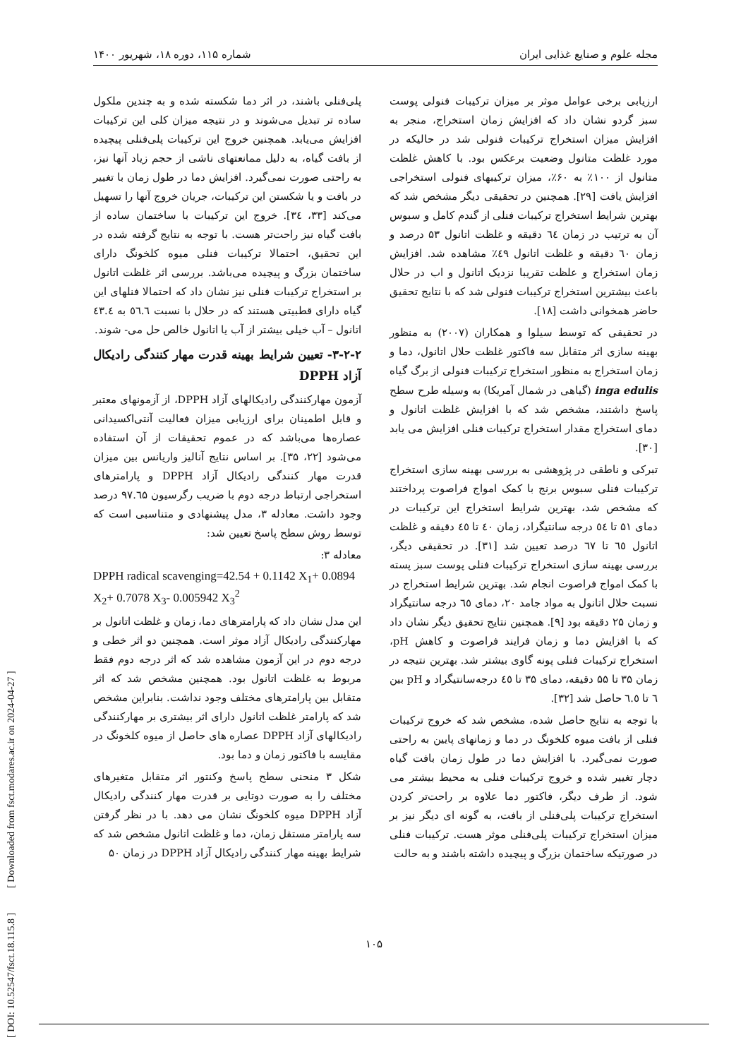مجله علوم و صنایع غذایی ایران شماره ۱۱۵، دوره ۱۸، شهریور ۱۴۰۰
ارزیابی برخی عوامل موثر بر میزان ترکیبات فنولی پوست سبز گردو نشان داد که افزایش زمان استخراج، منجر به افزایش میزان استخراج ترکیبات فنولی شد در حالیکه در مورد غلظت متانول وضعیت برعکس بود. با کاهش غلظت متانول از ۱۰۰٪ به ۶۰٪، میزان ترکیبهای فنولی استخراجی افزایش یافت [۲۹]. همچنین در تحقیقی دیگر مشخص شد که بهترین شرایط استخراج ترکیبات فنلی از گندم کامل و سبوس آن به ترتیب در زمان ٦٤ دقیقه و غلظت اتانول ۵۳ درصد و زمان ٦٠ دقیقه و غلظت اتانول ٤٩٪ مشاهده شد. افزایش زمان استخراج و علظت تقریبا نزدیک اتانول و اب در حلال باعث بیشترین استخراج ترکیبات فنولی شد که با نتایج تحقیق حاضر همخوانی داشت [۱۸].
در تحقیقی که توسط سیلوا و همکاران (۲۰۰۷) به منظور بهینه سازی اثر متقابل سه فاکتور غلظت حلال اتانول، دما و زمان استخراج به منظور استخراج ترکیبات فنولی از برگ گیاه inga edulis (گیاهی در شمال آمریکا) به وسیله طرح سطح پاسخ داشتند، مشخص شد که با افزایش غلظت اتانول و دمای استخراج مقدار استخراج ترکیبات فنلی افزایش می یابد [۳۰].
تبرکی و ناطقی در پژوهشی به بررسی بهینه سازی استخراج ترکیبات فنلی سبوس برنج با کمک امواج فراصوت پرداختند که مشخص شد، بهترین شرایط استخراج این ترکیبات در دمای ۵۱ تا ٥٤ درجه سانتیگراد، زمان ٤٠ تا ٤٥ دقیقه و غلظت اتانول ٦٥ تا ٦٧ درصد تعیین شد [۳۱]. در تحقیقی دیگر، بررسی بهینه سازی استخراج ترکیبات فنلی پوست سبز پسته با کمک امواج فراصوت انجام شد. بهترین شرایط استخراج در نسبت حلال اتانول به مواد جامد ۲۰، دمای ٦٥ درجه سانتیگراد و زمان ۲۵ دقیقه بود [۹]. همچنین نتایج تحقیق دیگر نشان داد که با افزایش دما و زمان فرایند فراصوت و کاهش pH، استخراج ترکیبات فنلی پونه گاوی بیشتر شد. بهترین نتیجه در زمان ۳۵ تا ۵۵ دقیقه، دمای ۳۵ تا ٤٥ درجه‌سانتیگراد و pH بین ٦ تا ٦.٥ حاصل شد [۳۲].
با توجه به نتایج حاصل شده، مشخص شد که خروج ترکیبات فنلی از بافت میوه کلخونگ در دما و زمانهای پایین به راحتی صورت نمی‌گیرد. با افزایش دما در طول زمان بافت گیاه دچار تغییر شده و خروج ترکیبات فنلی به محیط بیشتر می شود. از طرف دیگر، فاکتور دما علاوه بر راحت‌تر کردن استخراج ترکیبات پلی‌فنلی از بافت، به گونه ای دیگر نیز بر میزان استخراج ترکیبات پلی‌فنلی موثر هست. ترکیبات فنلی در صورتیکه ساختمان بزرگ و پیچیده داشته باشند و به حالت
پلی‌فنلی باشند، در اثر دما شکسته شده و به چندین ملکول ساده تر تبدیل می‌شوند و در نتیجه میزان کلی این ترکیبات افزایش می‌یابد. همچنین خروج این ترکیبات پلی‌فنلی پیچیده از بافت گیاه، به دلیل ممانعتهای ناشی از حجم زیاد آنها نیز، به راحتی صورت نمی‌گیرد. افزایش دما در طول زمان با تغییر در بافت و یا شکستن این ترکیبات، جریان خروج آنها را تسهیل می‌کند [۳۳، ۳٤]. خروج این ترکیبات با ساختمان ساده از بافت گیاه نیز راحت‌تر هست. با توجه به نتایج گرفته شده در این تحقیق، احتمالا ترکیبات فنلی میوه کلخونگ دارای ساختمان بزرگ و پیچیده می‌باشد. بررسی اثر غلظت اتانول بر استخراج ترکیبات فنلی نیز نشان داد که احتمالا فنلهای این گیاه دارای قطبیتی هستند که در حلال با نسبت ٥٦.٦ به ٤٣.٤ اتانول – آب خیلی بیشتر از آب یا اتانول خالص حل می- شوند.
۳-۲-۲- تعیین شرایط بهینه قدرت مهار کنندگی رادیکال آزاد DPPH
آزمون مهارکنندگی رادیکالهای آزاد DPPH، از آزمونهای معتبر و قابل اطمینان برای ارزیابی میزان فعالیت آنتی‌اکسیدانی عصاره‌ها می‌باشد که در عموم تحقیقات از آن استفاده می‌شود [۲۲، ۳۵]. بر اساس نتایج آنالیز واریانس بین میزان قدرت مهار کنندگی رادیکال آزاد DPPH و پارامترهای استخراجی ارتباط درجه دوم با ضریب رگرسیون ۹۷.٦۵ درصد وجود داشت. معادله ۳، مدل پیشنهادی و متناسبی است که توسط روش سطح پاسخ تعیین شد:
معادله ۳:
DPPH radical scavenging=42.54 + 0.1142 X<sub>1</sub>+ 0.0894 X<sub>2</sub>+ 0.7078 X<sub>3</sub>- 0.005942 X<sub>3</sub><sup>2</sup>
این مدل نشان داد که پارامترهای دما، زمان و غلظت اتانول بر مهارکنندگی رادیکال آزاد موثر است. همچنین دو اثر خطی و درجه دوم در این آزمون مشاهده شد که اثر درجه دوم فقط مربوط به غلظت اتانول بود. همچنین مشخص شد که اثر متقابل بین پارامترهای مختلف وجود نداشت. بنابراین مشخص شد که پارامتر غلظت اتانول دارای اثر بیشتری بر مهارکنندگی رادیکالهای آزاد DPPH عصاره های حاصل از میوه کلخونگ در مقایسه با فاکتور زمان و دما بود.
شکل ۳ منحنی سطح پاسخ وکنتور اثر متقابل متغیرهای مختلف را به صورت دوتایی بر قدرت مهار کنندگی رادیکال آزاد DPPH میوه کلخونگ نشان می دهد. با در نظر گرفتن سه پارامتر مستقل زمان، دما و غلظت اتانول مشخص شد که شرایط بهینه مهار کنندگی رادیکال آزاد DPPH در زمان ۵۰
[ DOI: 10.52547/fsct.18.115.8 ] [ Downloaded from fsct.modares.ac.ir on 2024-04-27 ]
۱۰۵